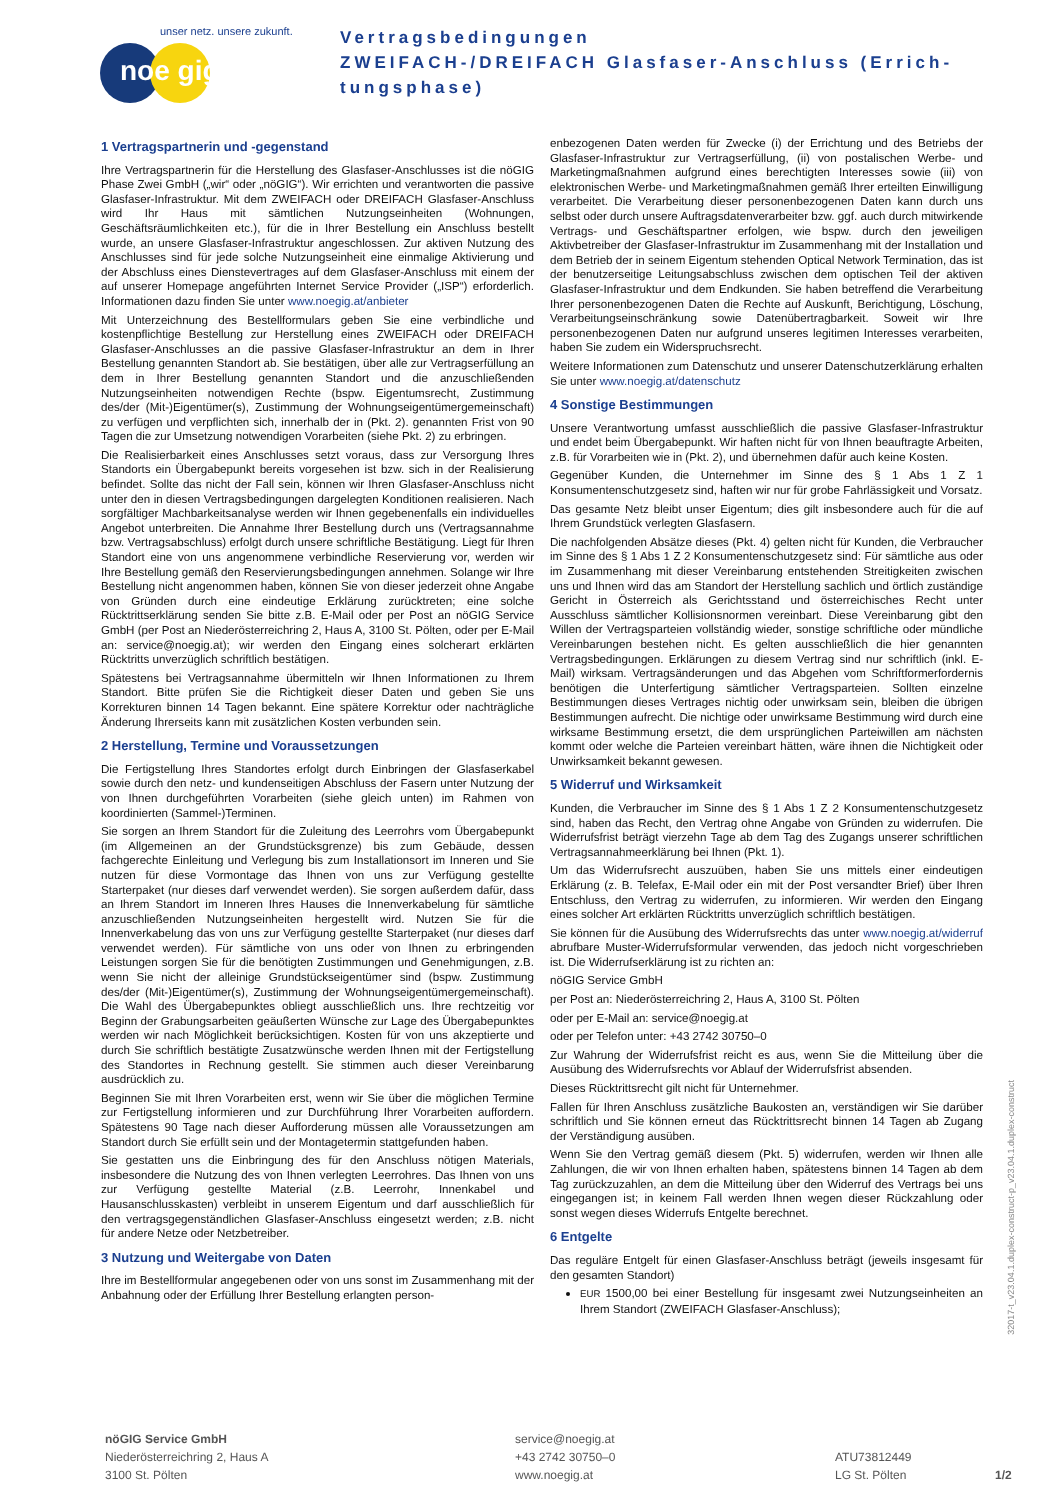unser netz. unsere zukunft.
noe gig
Vertragsbedingungen
ZWEIFACH-/DREIFACH Glasfaser-Anschluss (Errich-
tungsphase)
1 Vertragspartnerin und -gegenstand
Ihre Vertragspartnerin für die Herstellung des Glasfaser-Anschlusses ist die nöGIG Phase Zwei GmbH („wir“ oder „nöGIG“). Wir errichten und verantworten die passive Glasfaser-Infrastruktur. Mit dem ZWEIFACH oder DREIFACH Glasfaser-Anschluss wird Ihr Haus mit sämtlichen Nutzungseinheiten (Wohnungen, Geschäftsräumlichkeiten etc.), für die in Ihrer Bestellung ein Anschluss bestellt wurde, an unsere Glasfaser-Infrastruktur angeschlossen. Zur aktiven Nutzung des Anschlusses sind für jede solche Nutzungseinheit eine einmalige Aktivierung und der Abschluss eines Dienstevertrages auf dem Glasfaser-Anschluss mit einem der auf unserer Homepage angeführten Internet Service Provider („ISP“) erforderlich. Informationen dazu finden Sie unter www.noegig.at/anbieter
Mit Unterzeichnung des Bestellformulars geben Sie eine verbindliche und kostenpflichtige Bestellung zur Herstellung eines ZWEIFACH oder DREIFACH Glasfaser-Anschlusses an die passive Glasfaser-Infrastruktur an dem in Ihrer Bestellung genannten Standort ab. Sie bestätigen, über alle zur Vertragserfüllung an dem in Ihrer Bestellung genannten Standort und die anzuschließenden Nutzungseinheiten notwendigen Rechte (bspw. Eigentumsrecht, Zustimmung des/der (Mit-)Eigentümer(s), Zustimmung der Wohnungseigentümergemeinschaft) zu verfügen und verpflichten sich, innerhalb der in (Pkt. 2). genannten Frist von 90 Tagen die zur Umsetzung notwendigen Vorarbeiten (siehe Pkt. 2) zu erbringen.
Die Realisierbarkeit eines Anschlusses setzt voraus, dass zur Versorgung Ihres Standorts ein Übergabepunkt bereits vorgesehen ist bzw. sich in der Realisierung befindet. Sollte das nicht der Fall sein, können wir Ihren Glasfaser-Anschluss nicht unter den in diesen Vertragsbedingungen dargelegten Konditionen realisieren. Nach sorgfältiger Machbarkeitsanalyse werden wir Ihnen gegebenenfalls ein individuelles Angebot unterbreiten. Die Annahme Ihrer Bestellung durch uns (Vertragsannahme bzw. Vertragsabschluss) erfolgt durch unsere schriftliche Bestätigung. Liegt für Ihren Standort eine von uns angenommene verbindliche Reservierung vor, werden wir Ihre Bestellung gemäß den Reservierungsbedingungen annehmen. Solange wir Ihre Bestellung nicht angenommen haben, können Sie von dieser jederzeit ohne Angabe von Gründen durch eine eindeutige Erklärung zurücktreten; eine solche Rücktrittserklärung senden Sie bitte z.B. E-Mail oder per Post an nöGIG Service GmbH (per Post an Niederösterreichring 2, Haus A, 3100 St. Pölten, oder per E-Mail an: service@noegig.at); wir werden den Eingang eines solcherart erklärten Rücktritts unverzüglich schriftlich bestätigen.
Spätestens bei Vertragsannahme übermitteln wir Ihnen Informationen zu Ihrem Standort. Bitte prüfen Sie die Richtigkeit dieser Daten und geben Sie uns Korrekturen binnen 14 Tagen bekannt. Eine spätere Korrektur oder nachträgliche Änderung Ihrerseits kann mit zusätzlichen Kosten verbunden sein.
2 Herstellung, Termine und Voraussetzungen
Die Fertigstellung Ihres Standortes erfolgt durch Einbringen der Glasfaserkabel sowie durch den netz- und kundenseitigen Abschluss der Fasern unter Nutzung der von Ihnen durchgeführten Vorarbeiten (siehe gleich unten) im Rahmen von koordinierten (Sammel-)Terminen.
Sie sorgen an Ihrem Standort für die Zuleitung des Leerrohrs vom Übergabepunkt (im Allgemeinen an der Grundstücksgrenze) bis zum Gebäude, dessen fachgerechte Einleitung und Verlegung bis zum Installationsort im Inneren und Sie nutzen für diese Vormontage das Ihnen von uns zur Verfügung gestellte Starterpaket (nur dieses darf verwendet werden). Sie sorgen außerdem dafür, dass an Ihrem Standort im Inneren Ihres Hauses die Innenverkabelung für sämtliche anzuschließenden Nutzungseinheiten hergestellt wird. Nutzen Sie für die Innenverkabelung das von uns zur Verfügung gestellte Starterpaket (nur dieses darf verwendet werden). Für sämtliche von uns oder von Ihnen zu erbringenden Leistungen sorgen Sie für die benötigten Zustimmungen und Genehmigungen, z.B. wenn Sie nicht der alleinige Grundstückseigentümer sind (bspw. Zustimmung des/der (Mit-)Eigentümer(s), Zustimmung der Wohnungseigentümergemeinschaft). Die Wahl des Übergabepunktes obliegt ausschließlich uns. Ihre rechtzeitig vor Beginn der Grabungsarbeiten geäußerten Wünsche zur Lage des Übergabepunktes werden wir nach Möglichkeit berücksichtigen. Kosten für von uns akzeptierte und durch Sie schriftlich bestätigte Zusatzwünsche werden Ihnen mit der Fertigstellung des Standortes in Rechnung gestellt. Sie stimmen auch dieser Vereinbarung ausdrücklich zu.
Beginnen Sie mit Ihren Vorarbeiten erst, wenn wir Sie über die möglichen Termine zur Fertigstellung informieren und zur Durchführung Ihrer Vorarbeiten auffordern. Spätestens 90 Tage nach dieser Aufforderung müssen alle Voraussetzungen am Standort durch Sie erfüllt sein und der Montagetermin stattgefunden haben.
Sie gestatten uns die Einbringung des für den Anschluss nötigen Materials, insbesondere die Nutzung des von Ihnen verlegten Leerrohres. Das Ihnen von uns zur Verfügung gestellte Material (z.B. Leerrohr, Innenkabel und Hausanschlusskasten) verbleibt in unserem Eigentum und darf ausschließlich für den vertragsgegenständlichen Glasfaser-Anschluss eingesetzt werden; z.B. nicht für andere Netze oder Netzbetreiber.
3 Nutzung und Weitergabe von Daten
Ihre im Bestellformular angegebenen oder von uns sonst im Zusammenhang mit der Anbahnung oder der Erfüllung Ihrer Bestellung erlangten person-
enbezogenen Daten werden für Zwecke (i) der Errichtung und des Betriebs der Glasfaser-Infrastruktur zur Vertragserfüllung, (ii) von postalischen Werbe- und Marketingmaßnahmen aufgrund eines berechtigten Interesses sowie (iii) von elektronischen Werbe- und Marketingmaßnahmen gemäß Ihrer erteilten Einwilligung verarbeitet. Die Verarbeitung dieser personenbezogenen Daten kann durch uns selbst oder durch unsere Auftragsdatenverarbeiter bzw. ggf. auch durch mitwirkende Vertrags- und Geschäftspartner erfolgen, wie bspw. durch den jeweiligen Aktivbetreiber der Glasfaser-Infrastruktur im Zusammenhang mit der Installation und dem Betrieb der in seinem Eigentum stehenden Optical Network Termination, das ist der benutzerseitige Leitungsabschluss zwischen dem optischen Teil der aktiven Glasfaser-Infrastruktur und dem Endkunden. Sie haben betreffend die Verarbeitung Ihrer personenbezogenen Daten die Rechte auf Auskunft, Berichtigung, Löschung, Verarbeitungseinschränkung sowie Datenübertragbarkeit. Soweit wir Ihre personenbezogenen Daten nur aufgrund unseres legitimen Interesses verarbeiten, haben Sie zudem ein Widerspruchsrecht.
Weitere Informationen zum Datenschutz und unserer Datenschutzerklärung erhalten Sie unter www.noegig.at/datenschutz
4 Sonstige Bestimmungen
Unsere Verantwortung umfasst ausschließlich die passive Glasfaser-Infrastruktur und endet beim Übergabepunkt. Wir haften nicht für von Ihnen beauftragte Arbeiten, z.B. für Vorarbeiten wie in (Pkt. 2), und übernehmen dafür auch keine Kosten.
Gegenüber Kunden, die Unternehmer im Sinne des § 1 Abs 1 Z 1 Konsumentenschutzgesetz sind, haften wir nur für grobe Fahrlässigkeit und Vorsatz.
Das gesamte Netz bleibt unser Eigentum; dies gilt insbesondere auch für die auf Ihrem Grundstück verlegten Glasfasern.
Die nachfolgenden Absätze dieses (Pkt. 4) gelten nicht für Kunden, die Verbraucher im Sinne des § 1 Abs 1 Z 2 Konsumentenschutzgesetz sind: Für sämtliche aus oder im Zusammenhang mit dieser Vereinbarung entstehenden Streitigkeiten zwischen uns und Ihnen wird das am Standort der Herstellung sachlich und örtlich zuständige Gericht in Österreich als Gerichtsstand und österreichisches Recht unter Ausschluss sämtlicher Kollisionsnormen vereinbart. Diese Vereinbarung gibt den Willen der Vertragsparteien vollständig wieder, sonstige schriftliche oder mündliche Vereinbarungen bestehen nicht. Es gelten ausschließlich die hier genannten Vertragsbedingungen. Erklärungen zu diesem Vertrag sind nur schriftlich (inkl. E-Mail) wirksam. Vertragsänderungen und das Abgehen vom Schriftformerfordernis benötigen die Unterfertigung sämtlicher Vertragsparteien. Sollten einzelne Bestimmungen dieses Vertrages nichtig oder unwirksam sein, bleiben die übrigen Bestimmungen aufrecht. Die nichtige oder unwirksame Bestimmung wird durch eine wirksame Bestimmung ersetzt, die dem ursprünglichen Parteiwillen am nächsten kommt oder welche die Parteien vereinbart hätten, wäre ihnen die Nichtigkeit oder Unwirksamkeit bekannt gewesen.
5 Widerruf und Wirksamkeit
Kunden, die Verbraucher im Sinne des § 1 Abs 1 Z 2 Konsumentenschutzgesetz sind, haben das Recht, den Vertrag ohne Angabe von Gründen zu widerrufen. Die Widerrufsfrist beträgt vierzehn Tage ab dem Tag des Zugangs unserer schriftlichen Vertragsannahmeerklärung bei Ihnen (Pkt. 1).
Um das Widerrufsrecht auszuüben, haben Sie uns mittels einer eindeutigen Erklärung (z. B. Telefax, E-Mail oder ein mit der Post versandter Brief) über Ihren Entschluss, den Vertrag zu widerrufen, zu informieren. Wir werden den Eingang eines solcher Art erklärten Rücktritts unverzüglich schriftlich bestätigen.
Sie können für die Ausübung des Widerrufsrechts das unter www.noegig.at/widerruf abrufbare Muster-Widerrufsformular verwenden, das jedoch nicht vorgeschrieben ist. Die Widerrufserklärung ist zu richten an:
nöGIG Service GmbH
per Post an: Niederösterreichring 2, Haus A, 3100 St. Pölten
oder per E-Mail an: service@noegig.at
oder per Telefon unter: +43 2742 30750–0
Zur Wahrung der Widerrufsfrist reicht es aus, wenn Sie die Mitteilung über die Ausübung des Widerrufsrechts vor Ablauf der Widerrufsfrist absenden.
Dieses Rücktrittsrecht gilt nicht für Unternehmer.
Fallen für Ihren Anschluss zusätzliche Baukosten an, verständigen wir Sie darüber schriftlich und Sie können erneut das Rücktrittsrecht binnen 14 Tagen ab Zugang der Verständigung ausüben.
Wenn Sie den Vertrag gemäß diesem (Pkt. 5) widerrufen, werden wir Ihnen alle Zahlungen, die wir von Ihnen erhalten haben, spätestens binnen 14 Tagen ab dem Tag zurückzuzahlen, an dem die Mitteilung über den Widerruf des Vertrags bei uns eingegangen ist; in keinem Fall werden Ihnen wegen dieser Rückzahlung oder sonst wegen dieses Widerrufs Entgelte berechnet.
6 Entgelte
Das reguläre Entgelt für einen Glasfaser-Anschluss beträgt (jeweils insgesamt für den gesamten Standort)
EUR 1500,00 bei einer Bestellung für insgesamt zwei Nutzungseinheiten an Ihrem Standort (ZWEIFACH Glasfaser-Anschluss);
32017-t_v23.04.1.duplex-construct-p_v23.04.1.duplex-construct
nöGIG Service GmbH
Niederösterreichring 2, Haus A
3100 St. Pölten
service@noegig.at
+43 2742 30750–0
www.noegig.at
ATU73812449
LG St. Pölten
1/2